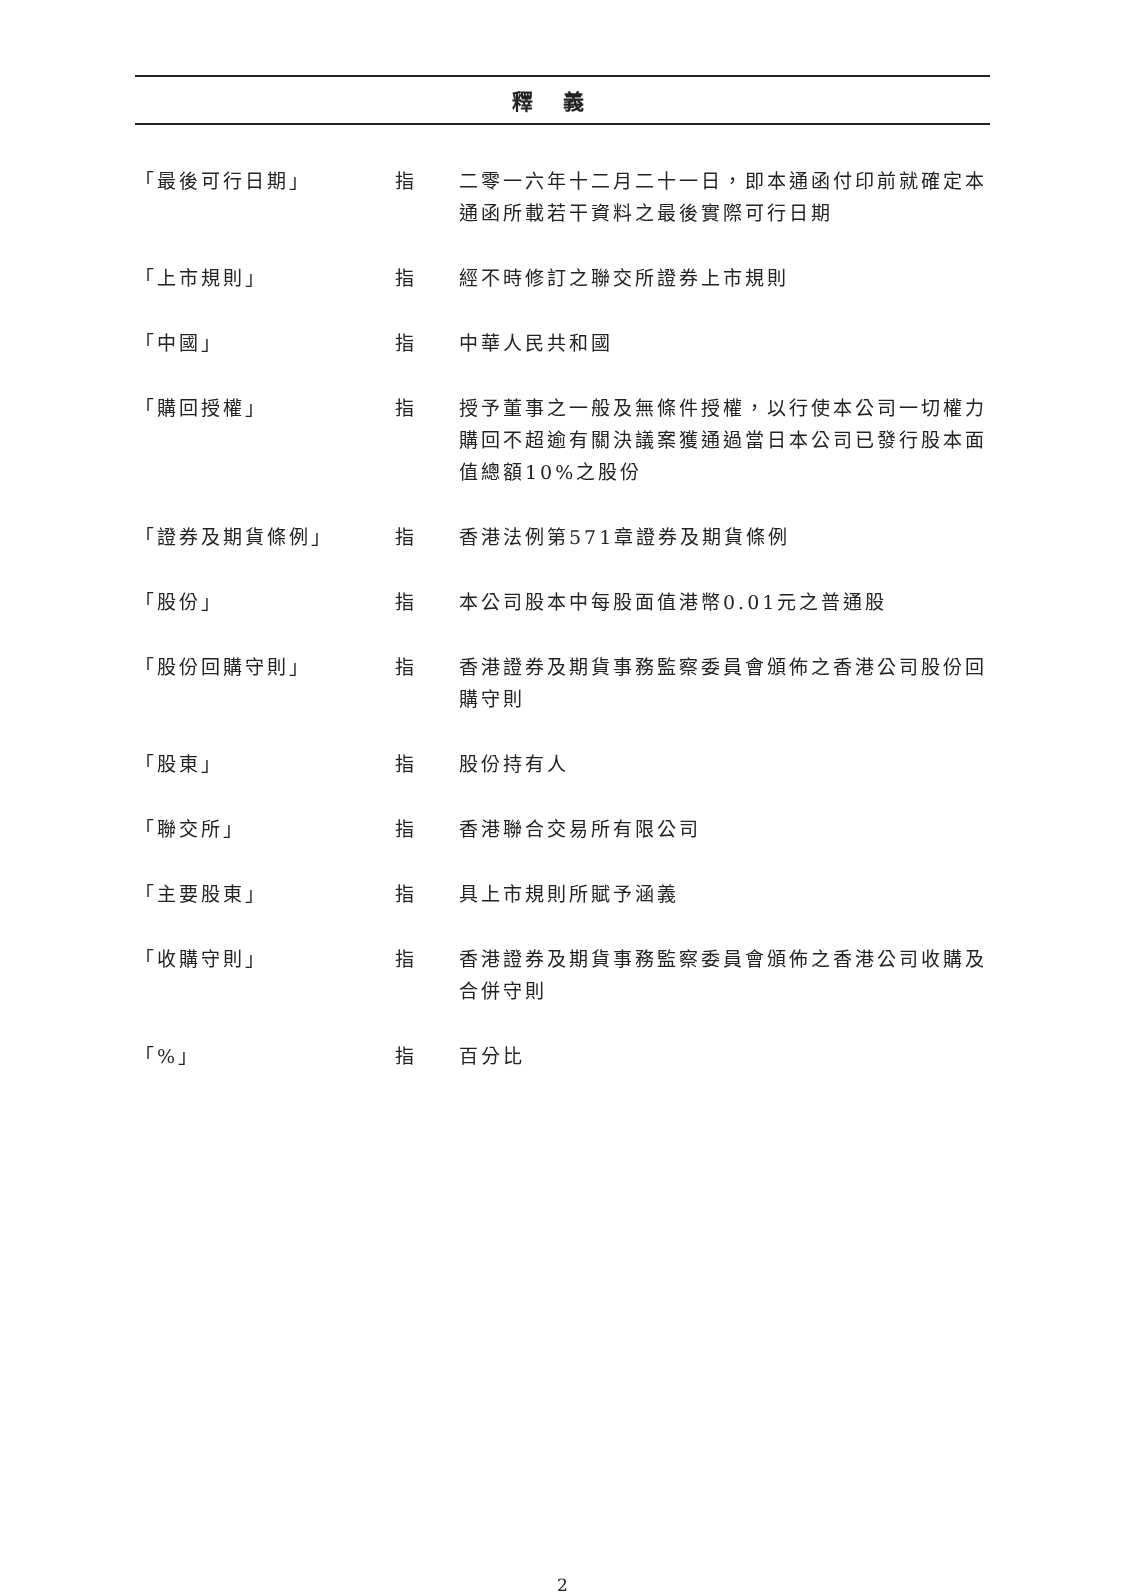釋義
| 「最後可行日期」 | 指 | 二零一六年十二月二十一日，即本通函付印前就確定本通函所載若干資料之最後實際可行日期 |
| 「上市規則」 | 指 | 經不時修訂之聯交所證券上市規則 |
| 「中國」 | 指 | 中華人民共和國 |
| 「購回授權」 | 指 | 授予董事之一般及無條件授權，以行使本公司一切權力購回不超逾有關決議案獲通過當日本公司已發行股本面值總額10%之股份 |
| 「證券及期貨條例」 | 指 | 香港法例第571章證券及期貨條例 |
| 「股份」 | 指 | 本公司股本中每股面值港幣0.01元之普通股 |
| 「股份回購守則」 | 指 | 香港證券及期貨事務監察委員會頒佈之香港公司股份回購守則 |
| 「股東」 | 指 | 股份持有人 |
| 「聯交所」 | 指 | 香港聯合交易所有限公司 |
| 「主要股東」 | 指 | 具上市規則所賦予涵義 |
| 「收購守則」 | 指 | 香港證券及期貨事務監察委員會頒佈之香港公司收購及合併守則 |
| 「%」 | 指 | 百分比 |
2